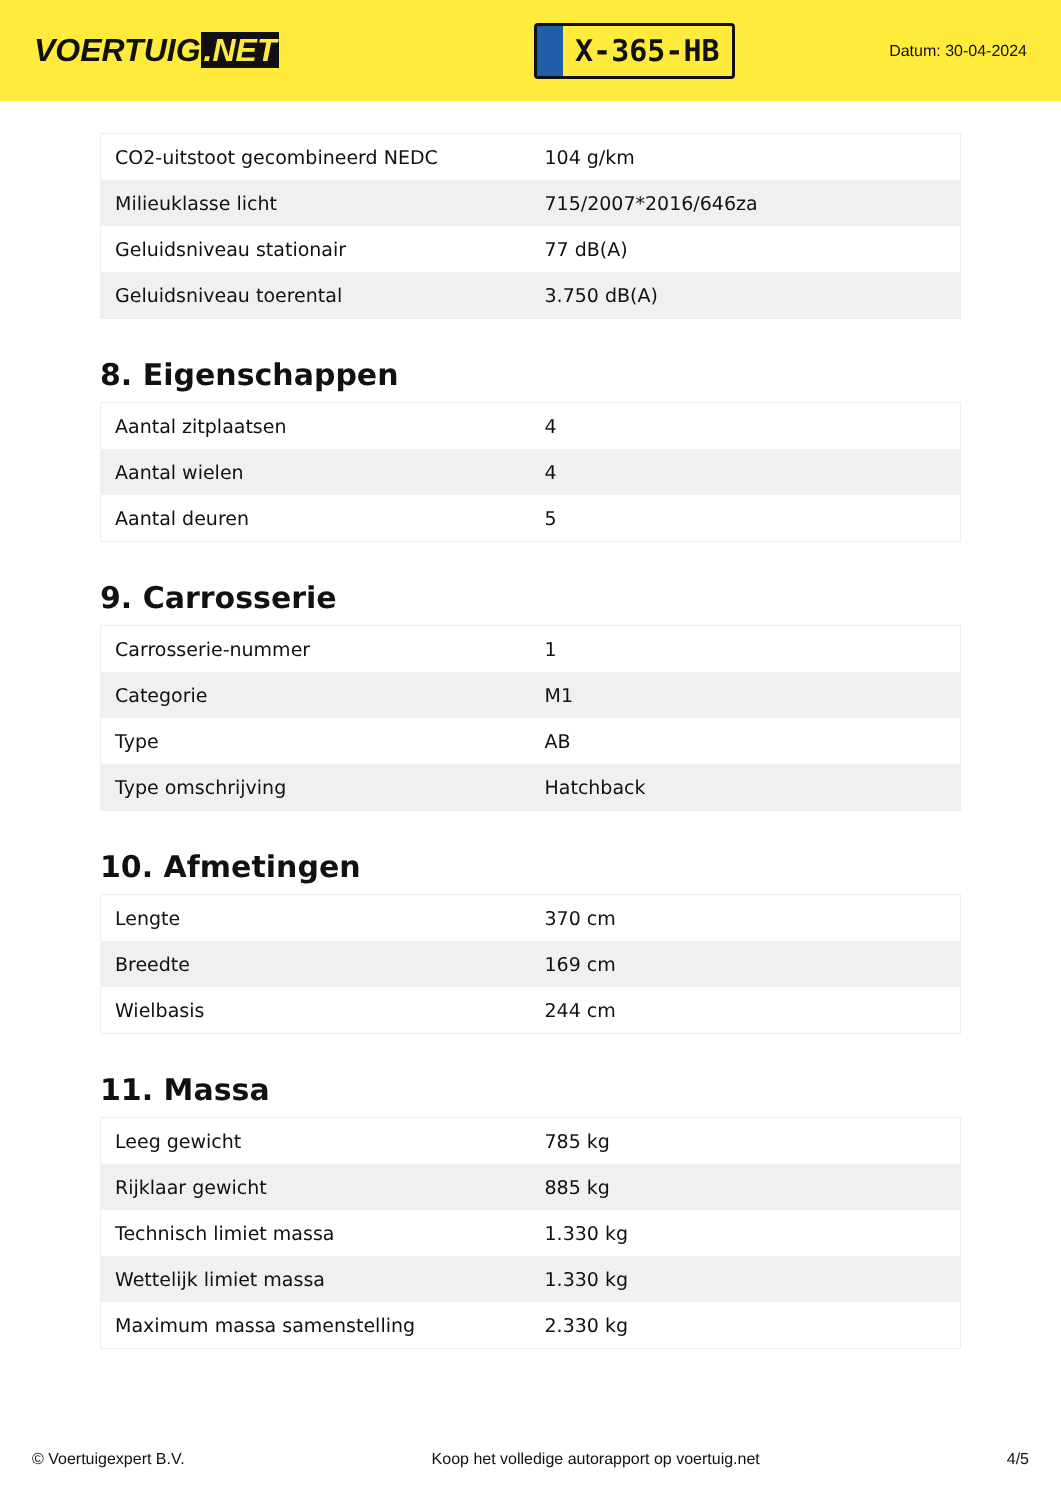VOERTUIG.NET
X-365-HB
Datum: 30-04-2024
| CO2-uitstoot gecombineerd NEDC | 104 g/km |
| Milieuklasse licht | 715/2007*2016/646za |
| Geluidsniveau stationair | 77 dB(A) |
| Geluidsniveau toerental | 3.750 dB(A) |
8. Eigenschappen
| Aantal zitplaatsen | 4 |
| Aantal wielen | 4 |
| Aantal deuren | 5 |
9. Carrosserie
| Carrosserie-nummer | 1 |
| Categorie | M1 |
| Type | AB |
| Type omschrijving | Hatchback |
10. Afmetingen
| Lengte | 370 cm |
| Breedte | 169 cm |
| Wielbasis | 244 cm |
11. Massa
| Leeg gewicht | 785 kg |
| Rijklaar gewicht | 885 kg |
| Technisch limiet massa | 1.330 kg |
| Wettelijk limiet massa | 1.330 kg |
| Maximum massa samenstelling | 2.330 kg |
© Voertuigexpert B.V. Koop het volledige autorapport op voertuig.net 4/5